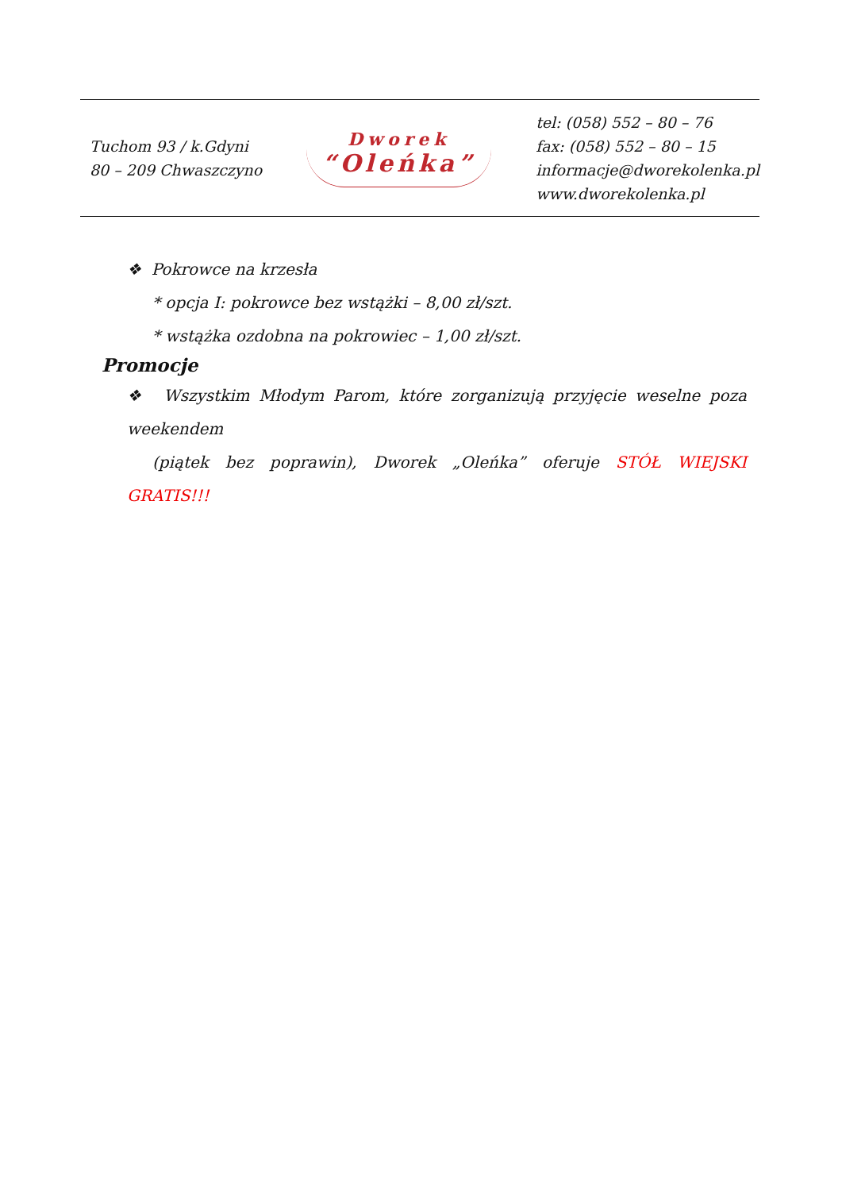Tuchom 93 / k.Gdyni
80 – 209 Chwaszczyno
Dworek
“Oleńka”
tel: (058) 552 – 80 – 76
fax: (058) 552 – 80 – 15
informacje@dworekolenka.pl
www.dworekolenka.pl
❖ Pokrowce na krzesła
* opcja I: pokrowce bez wstążki – 8,00 zł/szt.
* wstążka ozdobna na pokrowiec – 1,00 zł/szt.
Promocje
❖ Wszystkim Młodym Parom, które zorganizują przyjęcie weselne poza weekendem
(piątek bez poprawin), Dworek „Oleńka” oferuje STÓŁ WIEJSKI GRATIS!!!